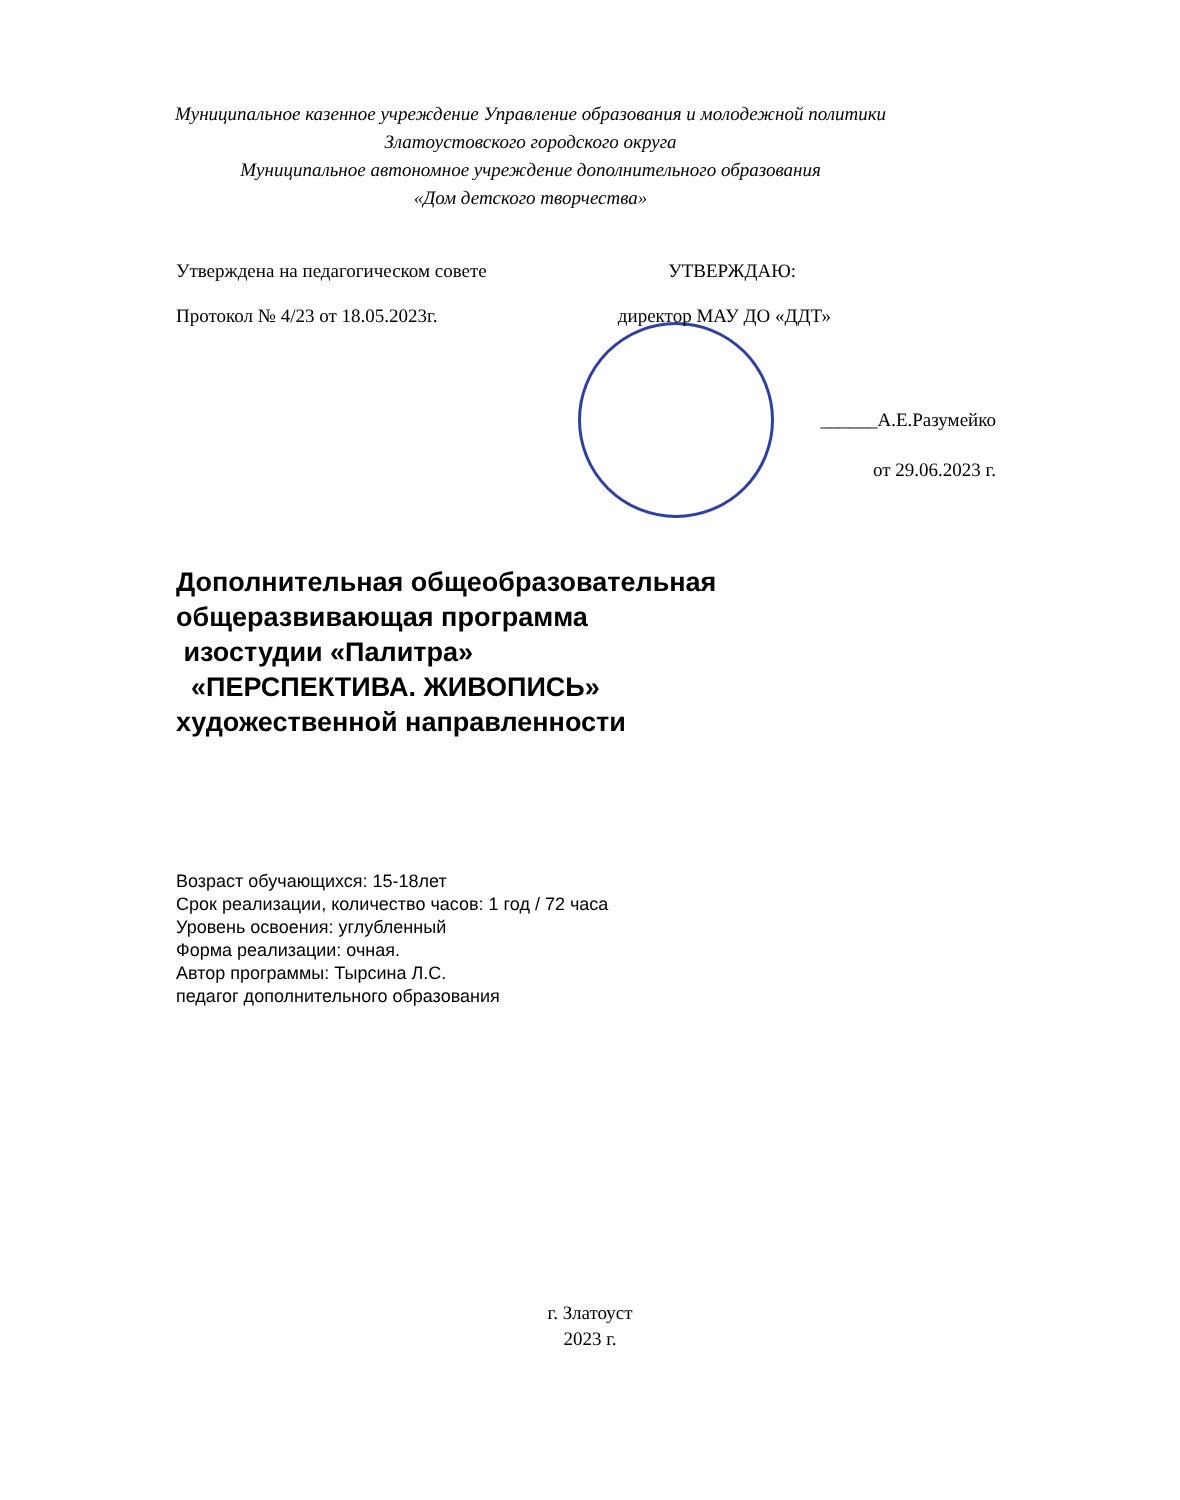Муниципальное казенное учреждение Управление образования и молодежной политики
Златоустовского городского округа
Муниципальное автономное учреждение дополнительного образования
«Дом детского творчества»
Утверждена на педагогическом совете УТВЕРЖДАЮ:
Протокол № 4/23 от 18.05.2023г. директор МАУ ДО «ДДТ»
______А.Е.Разумейко
от 29.06.2023 г.
Дополнительная общеобразовательная
общеразвивающая программа
изостудии «Палитра»
«ПЕРСПЕКТИВА. ЖИВОПИСЬ»
художественной направленности
Возраст обучающихся: 15-18лет
Срок реализации, количество часов: 1 год / 72 часа
Уровень освоения: углубленный
Форма реализации: очная.
Автор программы: Тырсина Л.С.
педагог дополнительного образования
г. Златоуст
2023 г.